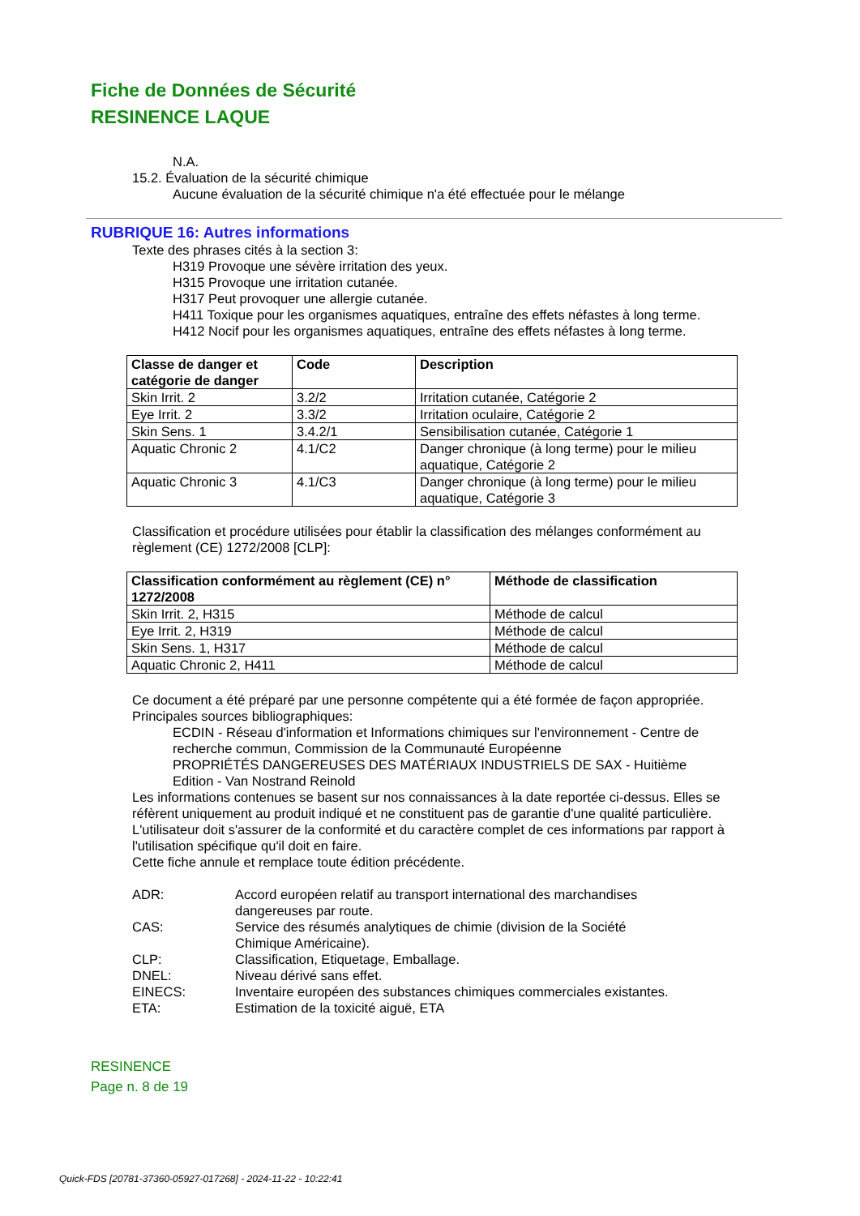Fiche de Données de Sécurité
RESINENCE LAQUE
N.A.
15.2. Évaluation de la sécurité chimique
Aucune évaluation de la sécurité chimique n'a été effectuée pour le mélange
RUBRIQUE 16: Autres informations
Texte des phrases cités à la section 3:
H319 Provoque une sévère irritation des yeux.
H315 Provoque une irritation cutanée.
H317 Peut provoquer une allergie cutanée.
H411 Toxique pour les organismes aquatiques, entraîne des effets néfastes à long terme.
H412 Nocif pour les organismes aquatiques, entraîne des effets néfastes à long terme.
| Classe de danger et catégorie de danger | Code | Description |
| --- | --- | --- |
| Skin Irrit. 2 | 3.2/2 | Irritation cutanée, Catégorie 2 |
| Eye Irrit. 2 | 3.3/2 | Irritation oculaire, Catégorie 2 |
| Skin Sens. 1 | 3.4.2/1 | Sensibilisation cutanée, Catégorie 1 |
| Aquatic Chronic 2 | 4.1/C2 | Danger chronique (à long terme) pour le milieu aquatique, Catégorie 2 |
| Aquatic Chronic 3 | 4.1/C3 | Danger chronique (à long terme) pour le milieu aquatique, Catégorie 3 |
Classification et procédure utilisées pour établir la classification des mélanges conformément au
règlement (CE) 1272/2008 [CLP]:
| Classification conformément au règlement (CE) n° 1272/2008 | Méthode de classification |
| --- | --- |
| Skin Irrit. 2, H315 | Méthode de calcul |
| Eye Irrit. 2, H319 | Méthode de calcul |
| Skin Sens. 1, H317 | Méthode de calcul |
| Aquatic Chronic 2, H411 | Méthode de calcul |
Ce document a été préparé par une personne compétente qui a été formée de façon appropriée.
Principales sources bibliographiques:
ECDIN - Réseau d'information et Informations chimiques sur l'environnement - Centre de
recherche commun, Commission de la Communauté Européenne
PROPRIÉTÉS DANGEREUSES DES MATÉRIAUX INDUSTRIELS DE SAX - Huitième
Edition - Van Nostrand Reinold
Les informations contenues se basent sur nos connaissances à la date reportée ci-dessus. Elles se
réfèrent uniquement au produit indiqué et ne constituent pas de garantie d'une qualité particulière.
L'utilisateur doit s'assurer de la conformité et du caractère complet de ces informations par rapport à
l'utilisation spécifique qu'il doit en faire.
Cette fiche annule et remplace toute édition précédente.
ADR:
Accord européen relatif au transport international des marchandises dangereuses par route.
CAS:
Service des résumés analytiques de chimie (division de la Société Chimique Américaine).
CLP:
Classification, Etiquetage, Emballage.
DNEL:
Niveau dérivé sans effet.
EINECS:
Inventaire européen des substances chimiques commerciales existantes.
ETA:
Estimation de la toxicité aiguë, ETA
RESINENCE
Page n. 8 de 19
Quick-FDS [20781-37360-05927-017268] - 2024-11-22 - 10:22:41